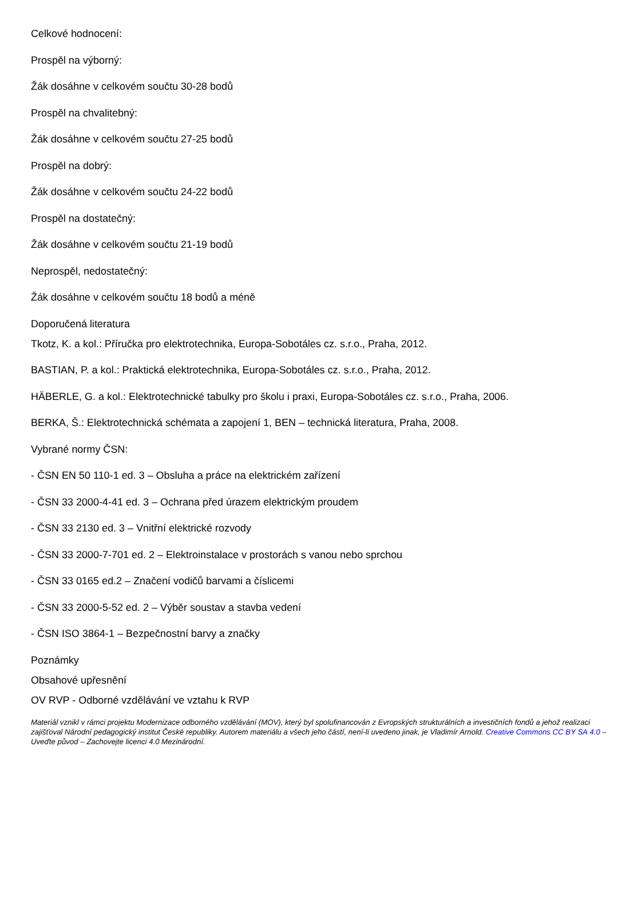Celkové hodnocení:
Prospěl na výborný:
Žák dosáhne v celkovém součtu 30-28 bodů
Prospěl na chvalitebný:
Žák dosáhne v celkovém součtu 27-25 bodů
Prospěl na dobrý:
Žák dosáhne v celkovém součtu 24-22 bodů
Prospěl na dostatečný:
Žák dosáhne v celkovém součtu 21-19 bodů
Neprospěl, nedostatečný:
Žák dosáhne v celkovém součtu 18 bodů a méně
Doporučená literatura
Tkotz, K. a kol.: Příručka pro elektrotechnika, Europa-Sobotáles cz. s.r.o., Praha, 2012.
BASTIAN, P. a kol.: Praktická elektrotechnika, Europa-Sobotáles cz. s.r.o., Praha, 2012.
HÄBERLE, G. a kol.: Elektrotechnické tabulky pro školu i praxi, Europa-Sobotáles cz. s.r.o., Praha, 2006.
BERKA, Š.: Elektrotechnická schémata a zapojení 1, BEN – technická literatura, Praha, 2008.
Vybrané normy ČSN:
- ČSN EN 50 110-1 ed. 3 – Obsluha a práce na elektrickém zařízení
- ČSN 33 2000-4-41 ed. 3 – Ochrana před úrazem elektrickým proudem
- ČSN 33 2130 ed. 3 – Vnitřní elektrické rozvody
- ČSN 33 2000-7-701 ed. 2 – Elektroinstalace v prostorách s vanou nebo sprchou
- ČSN 33 0165 ed.2 – Značení vodičů barvami a číslicemi
- ČSN 33 2000-5-52 ed. 2 – Výběr soustav a stavba vedení
- ČSN ISO 3864-1 – Bezpečnostní barvy a značky
Poznámky
Obsahové upřesnění
OV RVP - Odborné vzdělávání ve vztahu k RVP
Materiál vznikl v rámci projektu Modernizace odborného vzdělávání (MOV), který byl spolufinancován z Evropských strukturálních a investičních fondů a jehož realizaci zajišťoval Národní pedagogický institut České republiky. Autorem materiálu a všech jeho částí, není-li uvedeno jinak, je Vladimír Arnold. Creative Commons CC BY SA 4.0 – Uveďte původ – Zachovejte licenci 4.0 Mezinárodní.